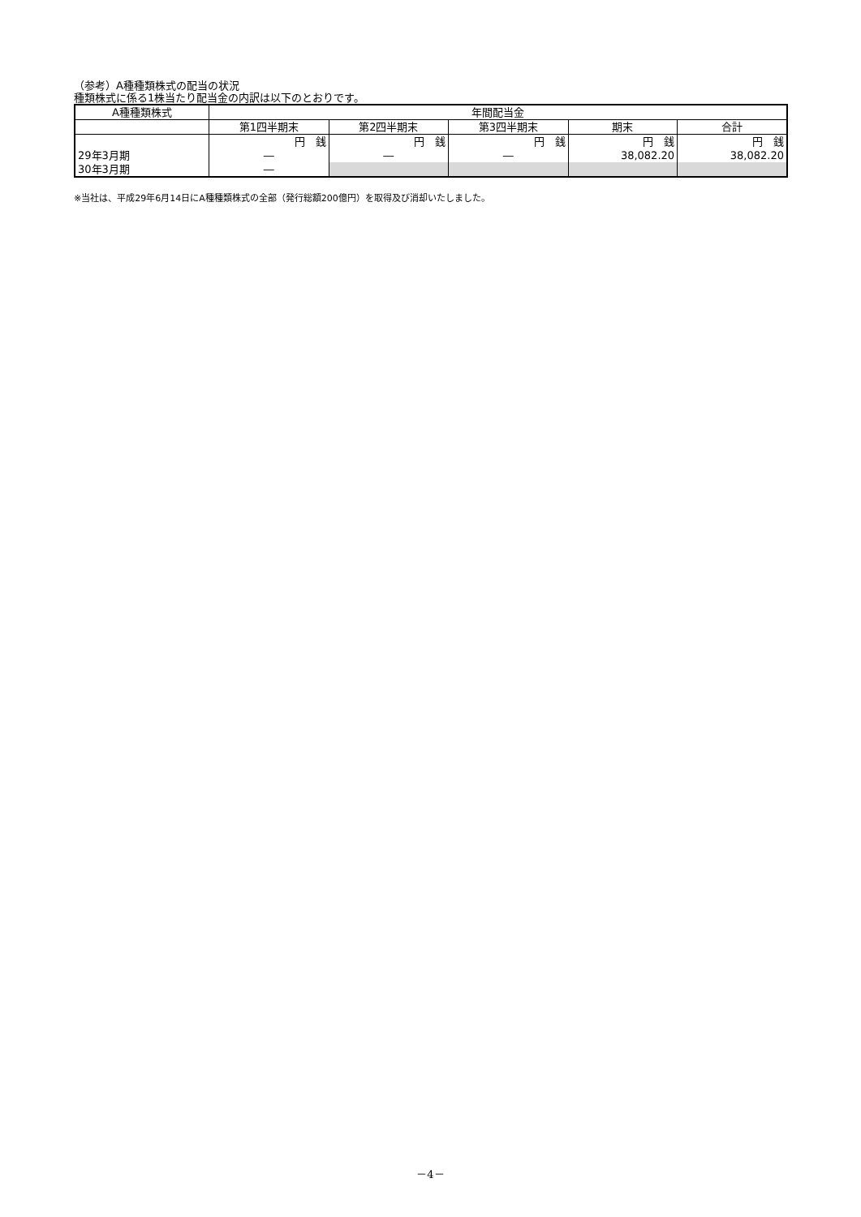（参考）A種種類株式の配当の状況
種類株式に係る1株当たり配当金の内訳は以下のとおりです。
| A種種類株式 | 年間配当金 | | | | |
| --- | --- | --- | --- | --- | --- |
| | 第1四半期末 | 第2四半期末 | 第3四半期末 | 期末 | 合計 |
| | 円 銭 | 円 銭 | 円 銭 | 円 銭 | 円 銭 |
| 29年3月期 | ― | ― | ― | 38,082.20 | 38,082.20 |
| 30年3月期 | ― | | | | |
※当社は、平成29年6月14日にA種種類株式の全部（発行総額200億円）を取得及び消却いたしました。
－4－